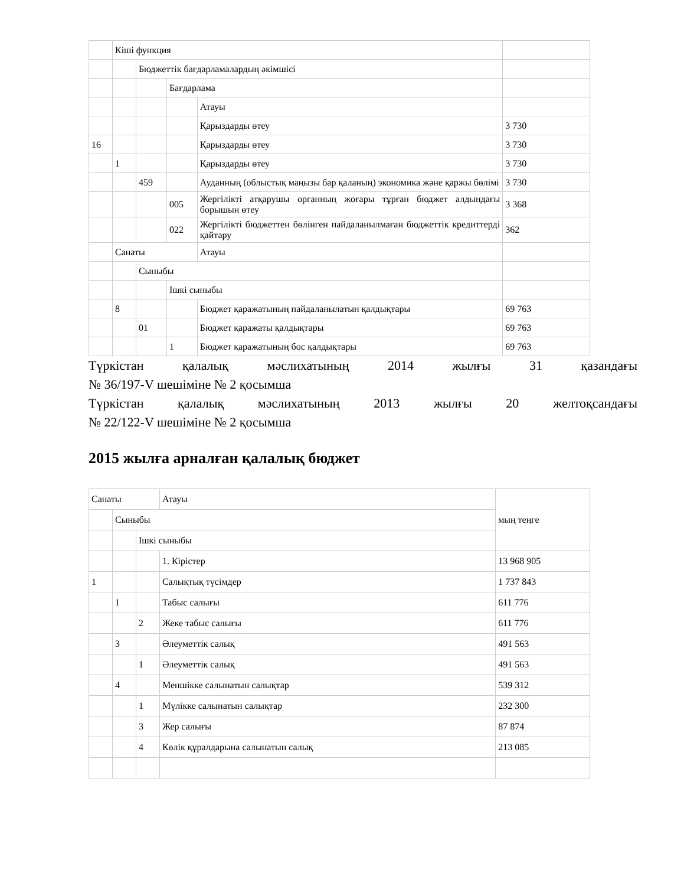| | Кіші функция | | | | |
| | | Бюджеттік бағдарламалардың әкімшісі | | | |
| | | | Бағдарлама | | |
| | | | | Атауы | |
| | | | | Қарыздарды өтеу | 3 730 |
| 16 | | | | Қарыздарды өтеу | 3 730 |
| | 1 | | | Қарыздарды өтеу | 3 730 |
| | | 459 | | Ауданның (облыстық маңызы бар қаланың) экономика және қаржы бөлімі | 3 730 |
| | | | 005 | Жергілікті атқарушы органның жоғары тұрған бюджет алдындағы борышын өтеу | 3 368 |
| | | | 022 | Жергілікті бюджеттен бөлінген пайдаланылмаған бюджеттік кредиттерді қайтару | 362 |
| | Санаты | | | Атауы | |
| | | Сыныбы | | | |
| | | | Ішкі сыныбы | | |
| | 8 | | | Бюджет қаражатының пайдаланылатын қалдықтары | 69 763 |
| | | 01 | | Бюджет қаражаты қалдықтары | 69 763 |
| | | | 1 | Бюджет қаражатының бос қалдықтары | 69 763 |
Түркістан қалалық мәслихатының 2014 жылғы 31 қазандағы
№ 36/197-V шешіміне № 2 қосымша
Түркістан қалалық мәслихатының 2013 жылғы 20 желтоқсандағы
№ 22/122-V шешіміне № 2 қосымша
2015 жылға арналған қалалық бюджет
| Санаты | | | Атауы | мың теңге |
| | Сыныбы | | | |
| | | Ішкі сыныбы | | |
| | | | 1. Кірістер | 13 968 905 |
| 1 | | | Салықтық түсімдер | 1 737 843 |
| | 1 | | Табыс салығы | 611 776 |
| | | 2 | Жеке табыс салығы | 611 776 |
| | 3 | | Әлеуметтік салық | 491 563 |
| | | 1 | Әлеуметтік салық | 491 563 |
| | 4 | | Меншікке салынатын салықтар | 539 312 |
| | | 1 | Мүлікке салынатын салықтар | 232 300 |
| | | 3 | Жер салығы | 87 874 |
| | | 4 | Көлік құралдарына салынатын салық | 213 085 |